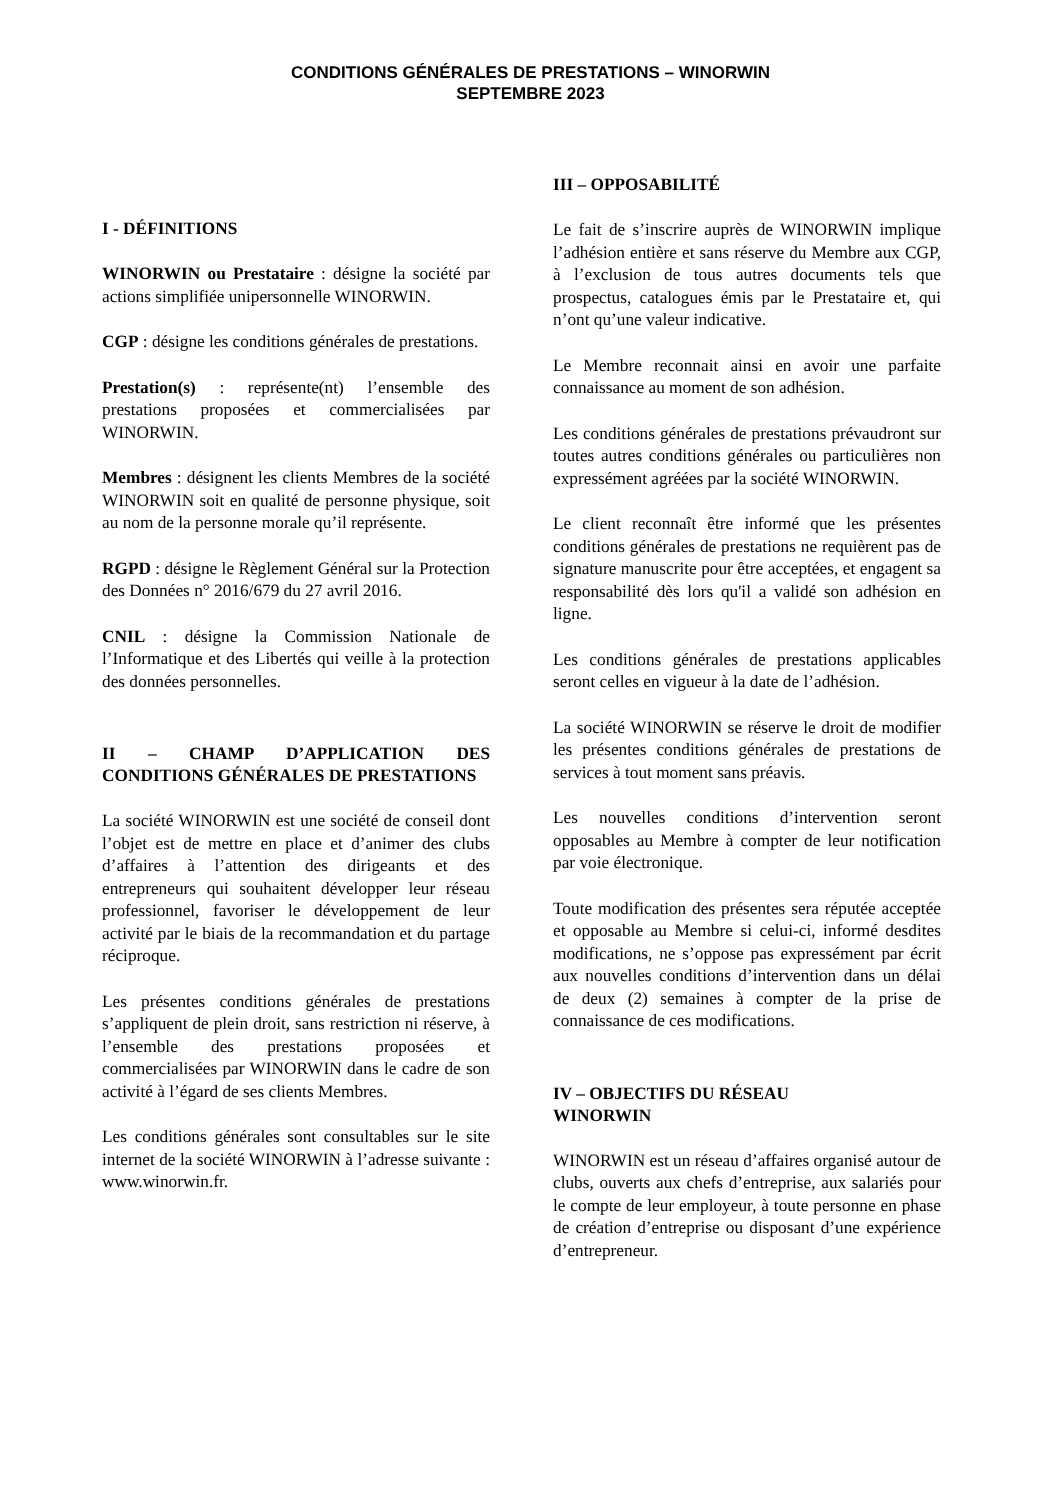CONDITIONS GÉNÉRALES DE PRESTATIONS – WINORWIN
SEPTEMBRE 2023
I - DÉFINITIONS
WINORWIN ou Prestataire : désigne la société par actions simplifiée unipersonnelle WINORWIN.
CGP : désigne les conditions générales de prestations.
Prestation(s) : représente(nt) l’ensemble des prestations proposées et commercialisées par WINORWIN.
Membres : désignent les clients Membres de la société WINORWIN soit en qualité de personne physique, soit au nom de la personne morale qu’il représente.
RGPD : désigne le Règlement Général sur la Protection des Données n° 2016/679 du 27 avril 2016.
CNIL : désigne la Commission Nationale de l’Informatique et des Libertés qui veille à la protection des données personnelles.
II – CHAMP D’APPLICATION DES CONDITIONS GÉNÉRALES DE PRESTATIONS
La société WINORWIN est une société de conseil dont l’objet est de mettre en place et d’animer des clubs d’affaires à l’attention des dirigeants et des entrepreneurs qui souhaitent développer leur réseau professionnel, favoriser le développement de leur activité par le biais de la recommandation et du partage réciproque.
Les présentes conditions générales de prestations s’appliquent de plein droit, sans restriction ni réserve, à l’ensemble des prestations proposées et commercialisées par WINORWIN dans le cadre de son activité à l’égard de ses clients Membres.
Les conditions générales sont consultables sur le site internet de la société WINORWIN à l’adresse suivante : www.winorwin.fr.
III – OPPOSABILITÉ
Le fait de s’inscrire auprès de WINORWIN implique l’adhésion entière et sans réserve du Membre aux CGP, à l’exclusion de tous autres documents tels que prospectus, catalogues émis par le Prestataire et, qui n’ont qu’une valeur indicative.
Le Membre reconnait ainsi en avoir une parfaite connaissance au moment de son adhésion.
Les conditions générales de prestations prévaudront sur toutes autres conditions générales ou particulières non expressément agréées par la société WINORWIN.
Le client reconnaît être informé que les présentes conditions générales de prestations ne requièrent pas de signature manuscrite pour être acceptées, et engagent sa responsabilité dès lors qu'il a validé son adhésion en ligne.
Les conditions générales de prestations applicables seront celles en vigueur à la date de l’adhésion.
La société WINORWIN se réserve le droit de modifier les présentes conditions générales de prestations de services à tout moment sans préavis.
Les nouvelles conditions d’intervention seront opposables au Membre à compter de leur notification par voie électronique.
Toute modification des présentes sera réputée acceptée et opposable au Membre si celui-ci, informé desdites modifications, ne s’oppose pas expressément par écrit aux nouvelles conditions d’intervention dans un délai de deux (2) semaines à compter de la prise de connaissance de ces modifications.
IV – OBJECTIFS DU RÉSEAU
WINORWIN
WINORWIN est un réseau d’affaires organisé autour de clubs, ouverts aux chefs d’entreprise, aux salariés pour le compte de leur employeur, à toute personne en phase de création d’entreprise ou disposant d’une expérience d’entrepreneur.